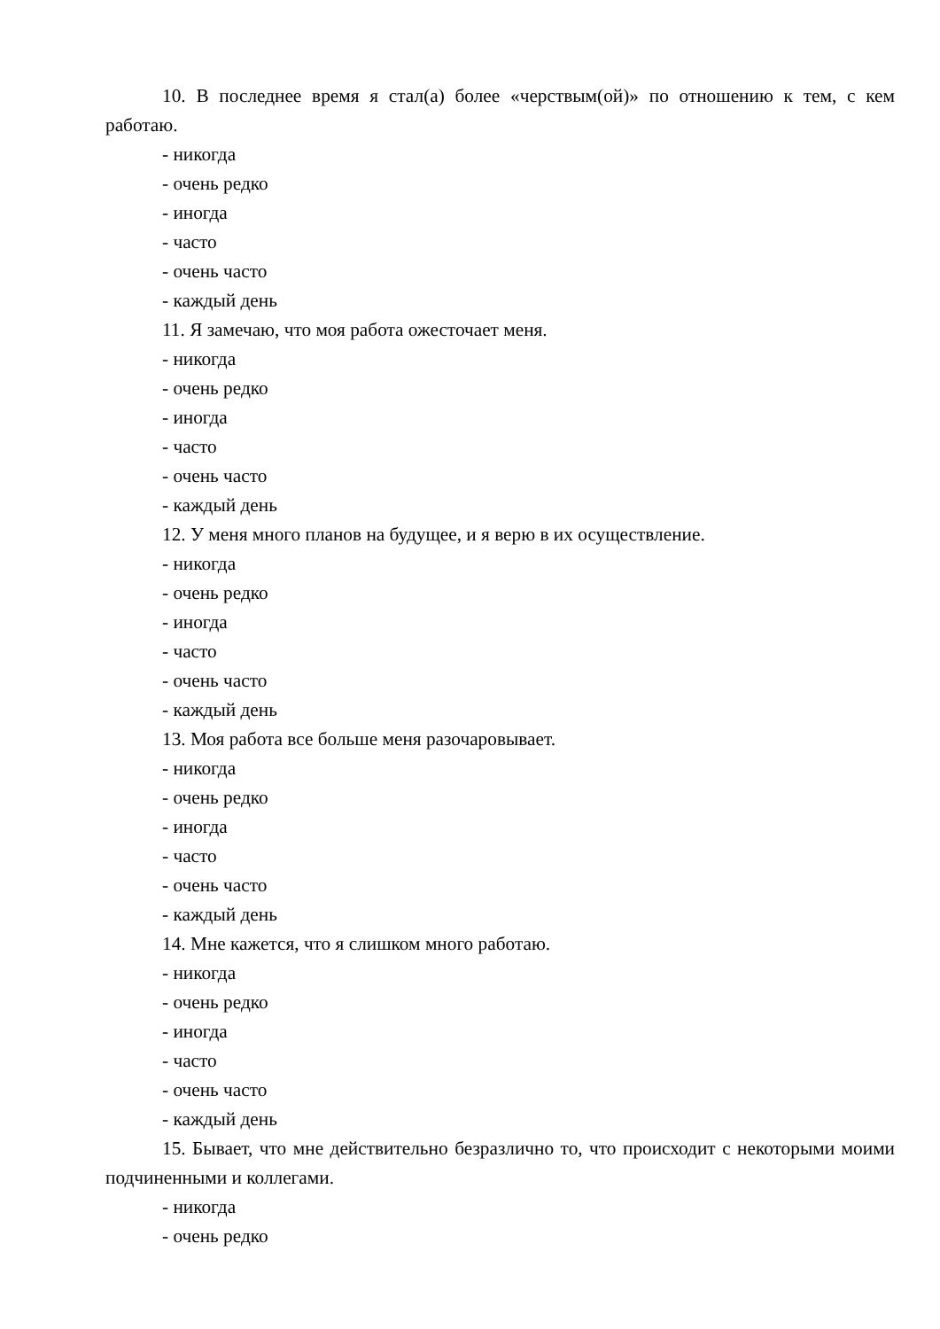10. В последнее время я стал(а) более «черствым(ой)» по отношению к тем, с кем работаю.
- никогда
- очень редко
- иногда
- часто
- очень часто
- каждый день
11. Я замечаю, что моя работа ожесточает меня.
- никогда
- очень редко
- иногда
- часто
- очень часто
- каждый день
12. У меня много планов на будущее, и я верю в их осуществление.
- никогда
- очень редко
- иногда
- часто
- очень часто
- каждый день
13. Моя работа все больше меня разочаровывает.
- никогда
- очень редко
- иногда
- часто
- очень часто
- каждый день
14. Мне кажется, что я слишком много работаю.
- никогда
- очень редко
- иногда
- часто
- очень часто
- каждый день
15. Бывает, что мне действительно безразлично то, что происходит с некоторыми моими подчиненными и коллегами.
- никогда
- очень редко